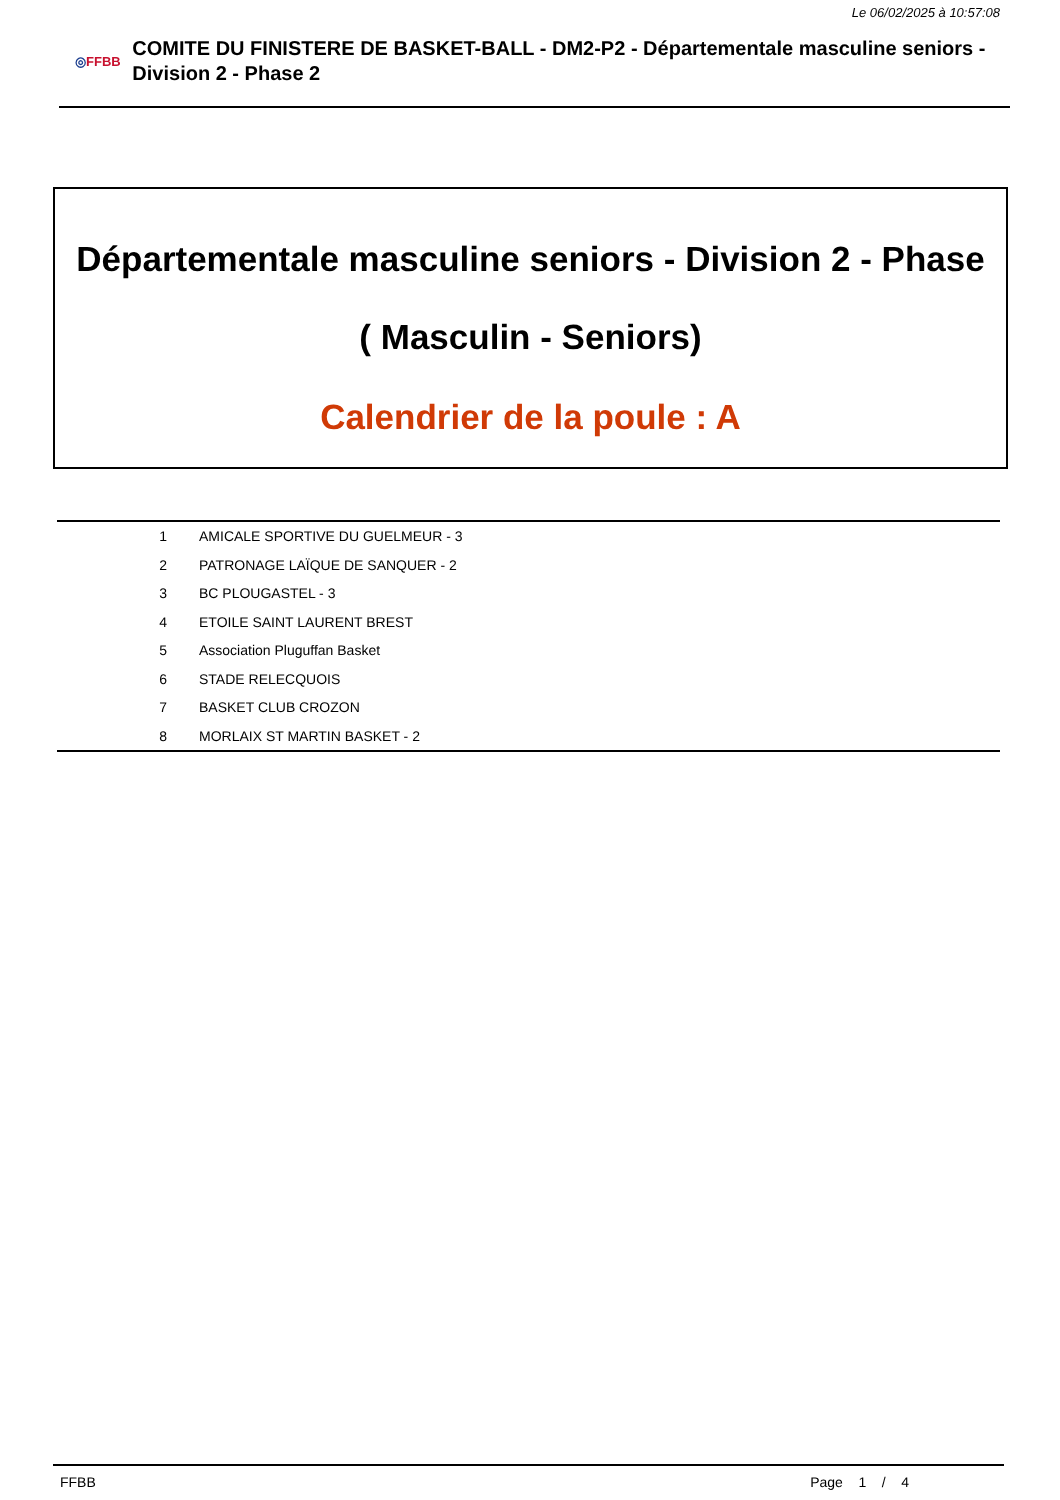Le 06/02/2025 à 10:57:08
◎FFBB
COMITE DU FINISTERE DE BASKET-BALL - DM2-P2 - Départementale masculine seniors - Division 2 - Phase 2
Départementale masculine seniors - Division 2 - Phase
( Masculin - Seniors)
Calendrier de la poule : A
| 1 | AMICALE SPORTIVE DU GUELMEUR - 3 |
| 2 | PATRONAGE LAÏQUE DE SANQUER - 2 |
| 3 | BC PLOUGASTEL - 3 |
| 4 | ETOILE SAINT LAURENT BREST |
| 5 | Association Pluguffan Basket |
| 6 | STADE RELECQUOIS |
| 7 | BASKET CLUB CROZON |
| 8 | MORLAIX ST MARTIN BASKET - 2 |
FFBB Page 1 / 4